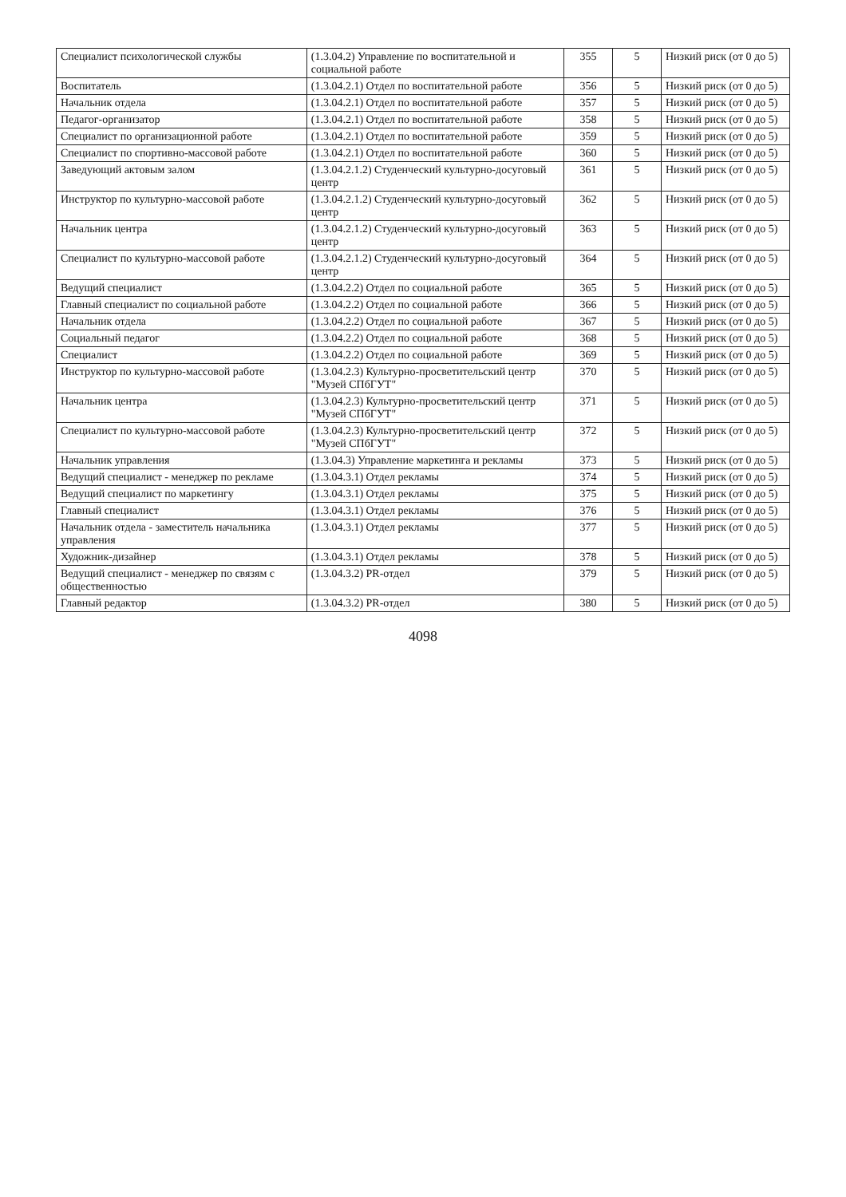| Специалист психологической службы | (1.3.04.2) Управление по воспитательной и социальной работе | 355 | 5 | Низкий риск (от 0 до 5) |
| Воспитатель | (1.3.04.2.1) Отдел по воспитательной работе | 356 | 5 | Низкий риск (от 0 до 5) |
| Начальник отдела | (1.3.04.2.1) Отдел по воспитательной работе | 357 | 5 | Низкий риск (от 0 до 5) |
| Педагог-организатор | (1.3.04.2.1) Отдел по воспитательной работе | 358 | 5 | Низкий риск (от 0 до 5) |
| Специалист по организационной работе | (1.3.04.2.1) Отдел по воспитательной работе | 359 | 5 | Низкий риск (от 0 до 5) |
| Специалист по спортивно-массовой работе | (1.3.04.2.1) Отдел по воспитательной работе | 360 | 5 | Низкий риск (от 0 до 5) |
| Заведующий актовым залом | (1.3.04.2.1.2) Студенческий культурно-досуговый центр | 361 | 5 | Низкий риск (от 0 до 5) |
| Инструктор по культурно-массовой работе | (1.3.04.2.1.2) Студенческий культурно-досуговый центр | 362 | 5 | Низкий риск (от 0 до 5) |
| Начальник центра | (1.3.04.2.1.2) Студенческий культурно-досуговый центр | 363 | 5 | Низкий риск (от 0 до 5) |
| Специалист по культурно-массовой работе | (1.3.04.2.1.2) Студенческий культурно-досуговый центр | 364 | 5 | Низкий риск (от 0 до 5) |
| Ведущий специалист | (1.3.04.2.2) Отдел по социальной работе | 365 | 5 | Низкий риск (от 0 до 5) |
| Главный специалист по социальной работе | (1.3.04.2.2) Отдел по социальной работе | 366 | 5 | Низкий риск (от 0 до 5) |
| Начальник отдела | (1.3.04.2.2) Отдел по социальной работе | 367 | 5 | Низкий риск (от 0 до 5) |
| Социальный педагог | (1.3.04.2.2) Отдел по социальной работе | 368 | 5 | Низкий риск (от 0 до 5) |
| Специалист | (1.3.04.2.2) Отдел по социальной работе | 369 | 5 | Низкий риск (от 0 до 5) |
| Инструктор по культурно-массовой работе | (1.3.04.2.3) Культурно-просветительский центр "Музей СПбГУТ" | 370 | 5 | Низкий риск (от 0 до 5) |
| Начальник центра | (1.3.04.2.3) Культурно-просветительский центр "Музей СПбГУТ" | 371 | 5 | Низкий риск (от 0 до 5) |
| Специалист по культурно-массовой работе | (1.3.04.2.3) Культурно-просветительский центр "Музей СПбГУТ" | 372 | 5 | Низкий риск (от 0 до 5) |
| Начальник управления | (1.3.04.3) Управление маркетинга и рекламы | 373 | 5 | Низкий риск (от 0 до 5) |
| Ведущий специалист - менеджер по рекламе | (1.3.04.3.1) Отдел рекламы | 374 | 5 | Низкий риск (от 0 до 5) |
| Ведущий специалист по маркетингу | (1.3.04.3.1) Отдел рекламы | 375 | 5 | Низкий риск (от 0 до 5) |
| Главный специалист | (1.3.04.3.1) Отдел рекламы | 376 | 5 | Низкий риск (от 0 до 5) |
| Начальник отдела - заместитель начальника управления | (1.3.04.3.1) Отдел рекламы | 377 | 5 | Низкий риск (от 0 до 5) |
| Художник-дизайнер | (1.3.04.3.1) Отдел рекламы | 378 | 5 | Низкий риск (от 0 до 5) |
| Ведущий специалист - менеджер по связям с общественностью | (1.3.04.3.2) PR-отдел | 379 | 5 | Низкий риск (от 0 до 5) |
| Главный редактор | (1.3.04.3.2) PR-отдел | 380 | 5 | Низкий риск (от 0 до 5) |
4098